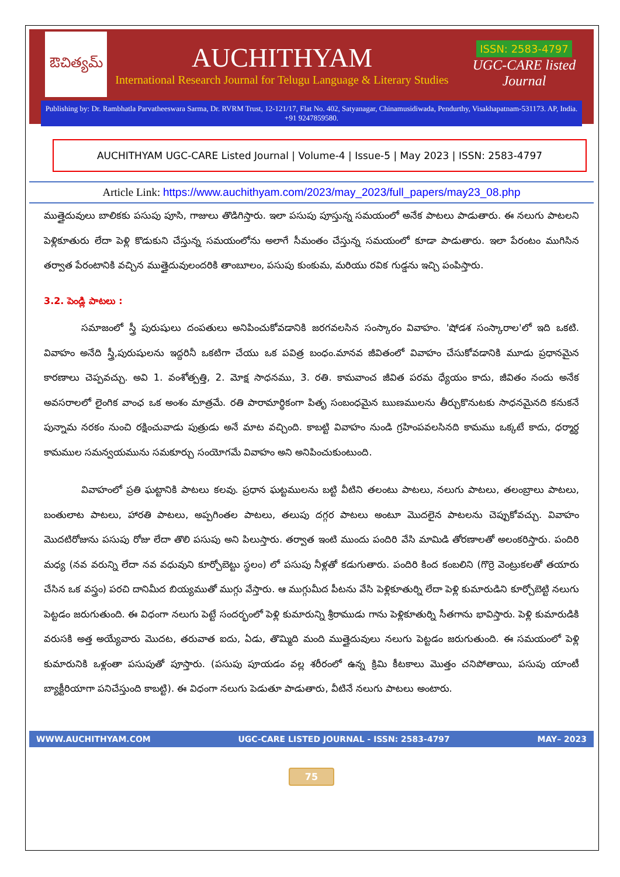ఔచిత్యమ్
AUCHITHYAM
International Research Journal for Telugu Language & Literary Studies
ISSN: 2583-4797
UGC-CARE listed Journal
Publishing by: Dr. Rambhatla Parvatheeswara Sarma, Dr. RVRM Trust, 12-121/17, Flat No. 402, Satyanagar, Chinamusidiwada, Pendurthy, Visakhapatnam-531173. AP, India. +91 9247859580.
AUCHITHYAM UGC-CARE Listed Journal | Volume-4 | Issue-5 | May 2023 | ISSN: 2583-4797
Article Link: https://www.auchithyam.com/2023/may_2023/full_papers/may23_08.php
ముత్తైదువులు బాలికకు పసుపు పూసి, గాజులు తొడిగిస్తారు. ఇలా పసుపు పూస్తున్న సమయంలో అనేక పాటలు పాడుతారు. ఈ నలుగు పాటలని పెళ్లికూతురు లేదా పెళ్లి కొడుకుని చేస్తున్న సమయంలోను అలాగే సీమంతం చేస్తున్న సమయంలో కూడా పాడుతారు. ఇలా పేరంటం ముగిసిన తర్వాత పేరంటానికి వచ్చిన ముత్తైదువులందరికి తాంబూలం, పసుపు కుంకుమ, మరియు రవిక గుడ్డను ఇచ్చి పంపిస్తారు.
3.2. పెండ్లి పాటలు :
సమాజంలో స్త్రీ పురుషులు దంపతులు అనిపించుకోవడానికి జరగవలసిన సంస్కారం వివాహం. 'షోడశ సంస్కారాల'లో ఇది ఒకటి. వివాహం అనేది స్త్రీ,పురుషులను ఇద్దరినీ ఒకటిగా చేయు ఒక పవిత్ర బంధం.మానవ జీవితంలో వివాహం చేసుకోవడానికి మూడు ప్రధానమైన కారణాలు చెప్పవచ్చు. అవి 1. వంశోత్పత్తి, 2. మోక్ష సాధనము, 3. రతి. కామవాంచ జీవిత పరమ ధ్యేయం కాదు, జీవితం నందు అనేక అవసరాలలో లైంగిక వాంఛ ఒక అంశం మాత్రమే. రతి పారామార్థికంగా పితృ సంబంధమైన ఋణములను తీర్చుకొనుటకు సాధనమైనది కనుకనే పున్నామ నరకం నుంచి రక్షించువాడు పుత్రుడు అనే మాట వచ్చింది. కాబట్టి వివాహం నుండి గ్రహింపవలసినది కామము ఒక్కటే కాదు, ధర్మార్థ కామముల సమన్వయమును సమకూర్చు సంయోగమే వివాహం అని అనిపించుకుంటుంది.
వివాహంలో ప్రతి ఘట్టానికి పాటలు కలవు. ప్రధాన ఘట్టములను బట్టి వీటిని తలంటు పాటలు, నలుగు పాటలు, తలంబ్రాలు పాటలు, బంతులాట పాటలు, హారతి పాటలు, అప్పగింతల పాటలు, తలుపు దగ్గర పాటలు అంటూ మొదలైన పాటలను చెప్పుకోవచ్చు. వివాహం మొదటిరోజును పసుపు రోజు లేదా తొలి పసుపు అని పిలుస్తారు. తర్వాత ఇంటి ముందు పందిరి వేసి మామిడి తోరణాలతో అలంకరిస్తారు. పందిరి మధ్య (నవ వరున్ని లేదా నవ వధువుని కూర్చోబెట్టు స్థలం) లో పసుపు నీళ్లతో కడుగుతారు. పందిరి కింద కంబలిని (గొర్రె వెంట్రుకలతో తయారు చేసిన ఒక వస్త్రం) పరచి దానిమీద బియ్యముతో ముగ్గు వేస్తారు. ఆ ముగ్గుమీద పీటను వేసి పెళ్లికూతుర్ని లేదా పెళ్లి కుమారుడిని కూర్చోబెట్టి నలుగు పెట్టడం జరుగుతుంది. ఈ విధంగా నలుగు పెట్టే సందర్భంలో పెళ్లి కుమారున్ని శ్రీరాముడు గాను పెళ్లికూతుర్ని సీతగాను భావిస్తారు. పెళ్లి కుమారుడికి వరుసకి అత్త అయ్యేవారు మొదట, తరువాత ఐదు, ఏడు, తొమ్మిది మంది ముత్తైదువులు నలుగు పెట్టడం జరుగుతుంది. ఈ సమయంలో పెళ్లి కుమారునికి ఒళ్లంతా పసుపుతో పూస్తారు. (పసుపు పూయడం వల్ల శరీరంలో ఉన్న క్రిమి కీటకాలు మొత్తం చనిపోతాయి, పసుపు యాంటీ బ్యాక్టీరియాగా పనిచేస్తుంది కాబట్టి). ఈ విధంగా నలుగు పెడుతూ పాడుతారు, వీటినే నలుగు పాటలు అంటారు.
WWW.AUCHITHYAM.COM UGC-CARE LISTED JOURNAL - ISSN: 2583-4797 MAY– 2023
75